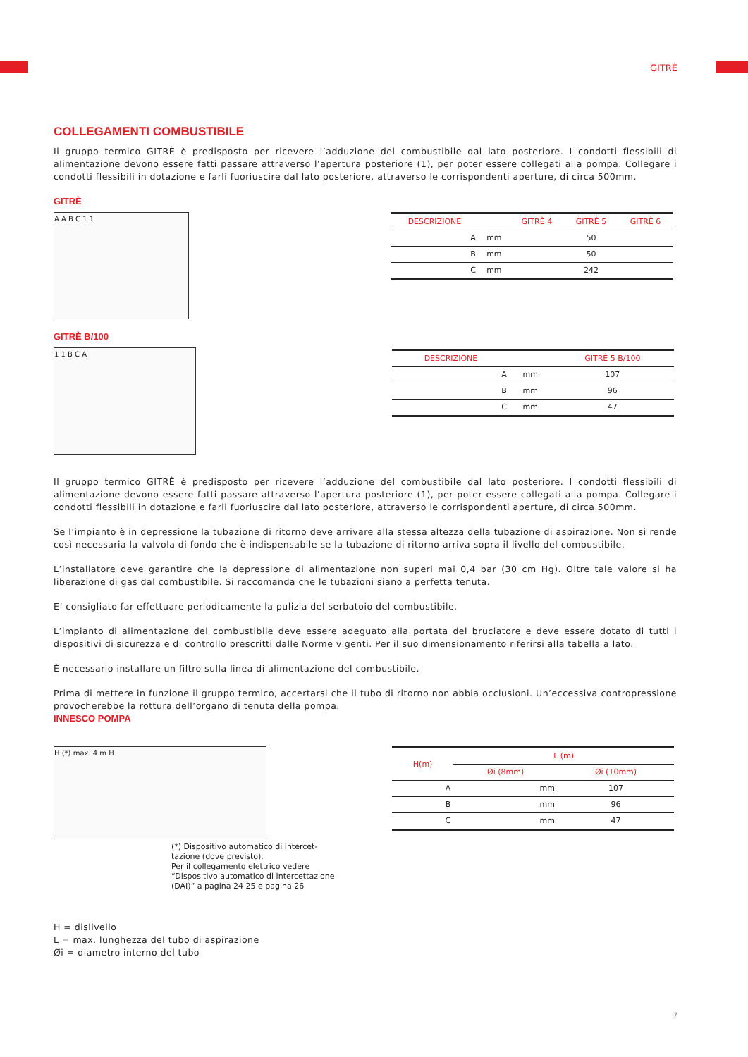GITRÈ
COLLEGAMENTI COMBUSTIBILE
Il gruppo termico GITRÈ è predisposto per ricevere l’adduzione del combustibile dal lato posteriore. I condotti flessibili di alimentazione devono essere fatti passare attraverso l’apertura posteriore (1), per poter essere collegati alla pompa. Collegare i condotti flessibili in dotazione e farli fuoriuscire dal lato posteriore, attraverso le corrispondenti aperture, di circa 500mm.
GITRÈ
A A B C 1 1
| DESCRIZIONE | | GITRÈ 4 | GITRÈ 5 | GITRÈ 6 |
| --- | --- | --- | --- | --- |
| A | mm | 50 | | |
| B | mm | 50 | | |
| C | mm | 242 | | |
GITRÈ B/100
1 1 B C A
| DESCRIZIONE | | GITRÈ 5 B/100 |
| --- | --- | --- |
| A | mm | 107 |
| B | mm | 96 |
| C | mm | 47 |
Il gruppo termico GITRÈ è predisposto per ricevere l’adduzione del combustibile dal lato posteriore. I condotti flessibili di alimentazione devono essere fatti passare attraverso l’apertura posteriore (1), per poter essere collegati alla pompa. Collegare i condotti flessibili in dotazione e farli fuoriuscire dal lato posteriore, attraverso le corrispondenti aperture, di circa 500mm.
Se l’impianto è in depressione la tubazione di ritorno deve arrivare alla stessa altezza della tubazione di aspirazione. Non si rende così necessaria la valvola di fondo che è indispensabile se la tubazione di ritorno arriva sopra il livello del combustibile.
L’installatore deve garantire che la depressione di alimentazione non superi mai 0,4 bar (30 cm Hg). Oltre tale valore si ha liberazione di gas dal combustibile. Si raccomanda che le tubazioni siano a perfetta tenuta.
E’ consigliato far effettuare periodicamente la pulizia del serbatoio del combustibile.
L’impianto di alimentazione del combustibile deve essere adeguato alla portata del bruciatore e deve essere dotato di tutti i dispositivi di sicurezza e di controllo prescritti dalle Norme vigenti. Per il suo dimensionamento riferirsi alla tabella a lato.
È necessario installare un filtro sulla linea di alimentazione del combustibile.
Prima di mettere in funzione il gruppo termico, accertarsi che il tubo di ritorno non abbia occlusioni. Un’eccessiva contropressione provocherebbe la rottura dell’organo di tenuta della pompa.
INNESCO POMPA
H (*) max. 4 m H
(*) Dispositivo automatico di intercet-tazione (dove previsto).
Per il collegamento elettrico vedere “Dispositivo automatico di intercettazione (DAI)” a pagina 24 25 e pagina 26
| H(m) | L (m) | |
| --- | --- | --- |
| | Øi (8mm) | Øi (10mm) |
| A | mm | 107 |
| B | mm | 96 |
| C | mm | 47 |
H = dislivello
L = max. lunghezza del tubo di aspirazione
Øi = diametro interno del tubo
7